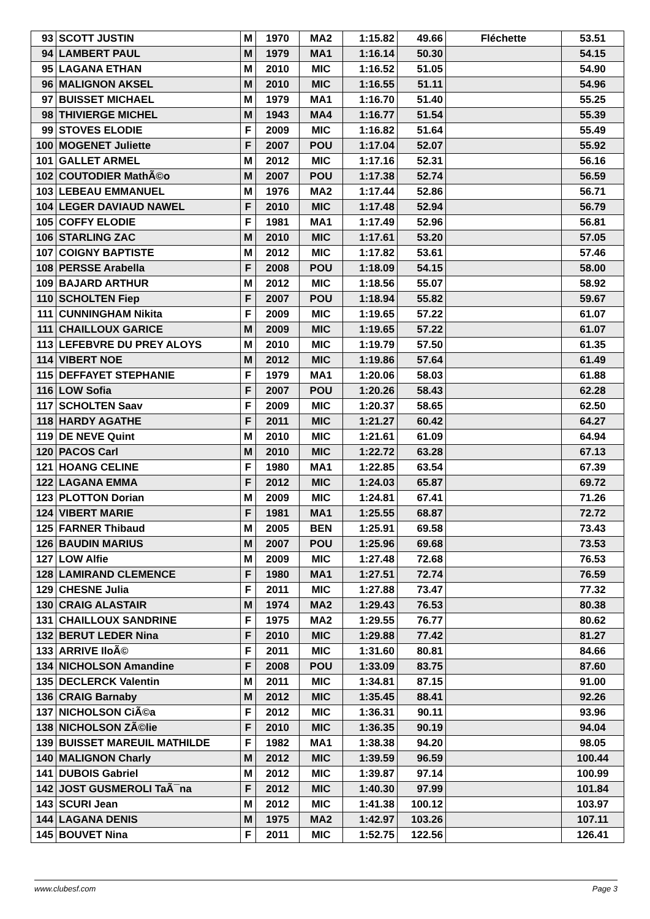| 93 | SCOTT JUSTIN | M | 1970 | MA2 | 1:15.82 | 49.66 | Fléchette | 53.51 |
| 94 | LAMBERT PAUL | M | 1979 | MA1 | 1:16.14 | 50.30 | | 54.15 |
| 95 | LAGANA ETHAN | M | 2010 | MIC | 1:16.52 | 51.05 | | 54.90 |
| 96 | MALIGNON AKSEL | M | 2010 | MIC | 1:16.55 | 51.11 | | 54.96 |
| 97 | BUISSET MICHAEL | M | 1979 | MA1 | 1:16.70 | 51.40 | | 55.25 |
| 98 | THIVIERGE MICHEL | M | 1943 | MA4 | 1:16.77 | 51.54 | | 55.39 |
| 99 | STOVES ELODIE | F | 2009 | MIC | 1:16.82 | 51.64 | | 55.49 |
| 100 | MOGENET Juliette | F | 2007 | POU | 1:17.04 | 52.07 | | 55.92 |
| 101 | GALLET ARMEL | M | 2012 | MIC | 1:17.16 | 52.31 | | 56.16 |
| 102 | COUTODIER MathÃ©o | M | 2007 | POU | 1:17.38 | 52.74 | | 56.59 |
| 103 | LEBEAU EMMANUEL | M | 1976 | MA2 | 1:17.44 | 52.86 | | 56.71 |
| 104 | LEGER DAVIAUD NAWEL | F | 2010 | MIC | 1:17.48 | 52.94 | | 56.79 |
| 105 | COFFY ELODIE | F | 1981 | MA1 | 1:17.49 | 52.96 | | 56.81 |
| 106 | STARLING ZAC | M | 2010 | MIC | 1:17.61 | 53.20 | | 57.05 |
| 107 | COIGNY BAPTISTE | M | 2012 | MIC | 1:17.82 | 53.61 | | 57.46 |
| 108 | PERSSE Arabella | F | 2008 | POU | 1:18.09 | 54.15 | | 58.00 |
| 109 | BAJARD ARTHUR | M | 2012 | MIC | 1:18.56 | 55.07 | | 58.92 |
| 110 | SCHOLTEN Fiep | F | 2007 | POU | 1:18.94 | 55.82 | | 59.67 |
| 111 | CUNNINGHAM Nikita | F | 2009 | MIC | 1:19.65 | 57.22 | | 61.07 |
| 111 | CHAILLOUX GARICE | M | 2009 | MIC | 1:19.65 | 57.22 | | 61.07 |
| 113 | LEFEBVRE DU PREY ALOYS | M | 2010 | MIC | 1:19.79 | 57.50 | | 61.35 |
| 114 | VIBERT NOE | M | 2012 | MIC | 1:19.86 | 57.64 | | 61.49 |
| 115 | DEFFAYET STEPHANIE | F | 1979 | MA1 | 1:20.06 | 58.03 | | 61.88 |
| 116 | LOW Sofia | F | 2007 | POU | 1:20.26 | 58.43 | | 62.28 |
| 117 | SCHOLTEN Saav | F | 2009 | MIC | 1:20.37 | 58.65 | | 62.50 |
| 118 | HARDY AGATHE | F | 2011 | MIC | 1:21.27 | 60.42 | | 64.27 |
| 119 | DE NEVE Quint | M | 2010 | MIC | 1:21.61 | 61.09 | | 64.94 |
| 120 | PACOS Carl | M | 2010 | MIC | 1:22.72 | 63.28 | | 67.13 |
| 121 | HOANG CELINE | F | 1980 | MA1 | 1:22.85 | 63.54 | | 67.39 |
| 122 | LAGANA EMMA | F | 2012 | MIC | 1:24.03 | 65.87 | | 69.72 |
| 123 | PLOTTON Dorian | M | 2009 | MIC | 1:24.81 | 67.41 | | 71.26 |
| 124 | VIBERT MARIE | F | 1981 | MA1 | 1:25.55 | 68.87 | | 72.72 |
| 125 | FARNER Thibaud | M | 2005 | BEN | 1:25.91 | 69.58 | | 73.43 |
| 126 | BAUDIN MARIUS | M | 2007 | POU | 1:25.96 | 69.68 | | 73.53 |
| 127 | LOW Alfie | M | 2009 | MIC | 1:27.48 | 72.68 | | 76.53 |
| 128 | LAMIRAND CLEMENCE | F | 1980 | MA1 | 1:27.51 | 72.74 | | 76.59 |
| 129 | CHESNE Julia | F | 2011 | MIC | 1:27.88 | 73.47 | | 77.32 |
| 130 | CRAIG ALASTAIR | M | 1974 | MA2 | 1:29.43 | 76.53 | | 80.38 |
| 131 | CHAILLOUX SANDRINE | F | 1975 | MA2 | 1:29.55 | 76.77 | | 80.62 |
| 132 | BERUT LEDER Nina | F | 2010 | MIC | 1:29.88 | 77.42 | | 81.27 |
| 133 | ARRIVE IloÃ© | F | 2011 | MIC | 1:31.60 | 80.81 | | 84.66 |
| 134 | NICHOLSON Amandine | F | 2008 | POU | 1:33.09 | 83.75 | | 87.60 |
| 135 | DECLERCK Valentin | M | 2011 | MIC | 1:34.81 | 87.15 | | 91.00 |
| 136 | CRAIG Barnaby | M | 2012 | MIC | 1:35.45 | 88.41 | | 92.26 |
| 137 | NICHOLSON CiÃ©a | F | 2012 | MIC | 1:36.31 | 90.11 | | 93.96 |
| 138 | NICHOLSON ZÃ©lie | F | 2010 | MIC | 1:36.35 | 90.19 | | 94.04 |
| 139 | BUISSET MAREUIL MATHILDE | F | 1982 | MA1 | 1:38.38 | 94.20 | | 98.05 |
| 140 | MALIGNON Charly | M | 2012 | MIC | 1:39.59 | 96.59 | | 100.44 |
| 141 | DUBOIS Gabriel | M | 2012 | MIC | 1:39.87 | 97.14 | | 100.99 |
| 142 | JOST GUSMEROLI TaÃ¯na | F | 2012 | MIC | 1:40.30 | 97.99 | | 101.84 |
| 143 | SCURI Jean | M | 2012 | MIC | 1:41.38 | 100.12 | | 103.97 |
| 144 | LAGANA DENIS | M | 1975 | MA2 | 1:42.97 | 103.26 | | 107.11 |
| 145 | BOUVET Nina | F | 2011 | MIC | 1:52.75 | 122.56 | | 126.41 |
www.clubesf.com Page 3